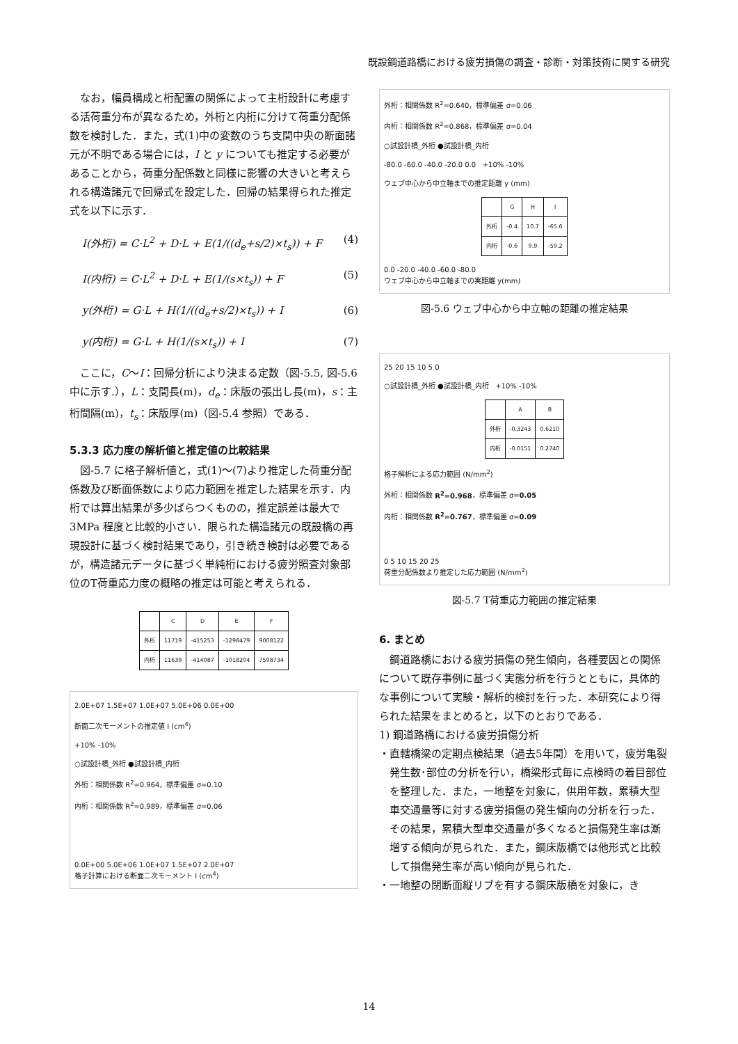既設鋼道路橋における疲労損傷の調査・診断・対策技術に関する研究
なお，幅員構成と桁配置の関係によって主桁設計に考慮する活荷重分布が異なるため，外桁と内桁に分けて荷重分配係数を検討した．また，式(1)中の変数のうち支間中央の断面諸元が不明である場合には，I と y についても推定する必要があることから，荷重分配係数と同様に影響の大きいと考えられる構造諸元で回帰式を設定した．回帰の結果得られた推定式を以下に示す．
I(外桁) = C·L<sup>2</sup> + D·L + E(1/((d<sub>e</sub>+s/2)×t<sub>s</sub>)) + F (4)
I(内桁) = C·L<sup>2</sup> + D·L + E(1/(s×t<sub>s</sub>)) + F (5)
y(外桁) = G·L + H(1/((d<sub>e</sub>+s/2)×t<sub>s</sub>)) + I (6)
y(内桁) = G·L + H(1/(s×t<sub>s</sub>)) + I (7)
ここに，C～I：回帰分析により決まる定数（図-5.5, 図-5.6 中に示す.），L：支間長(m)，d<sub>e</sub>：床版の張出し長(m)，s：主桁間隔(m)，t<sub>s</sub>：床版厚(m)（図-5.4 参照）である．
5.3.3 応力度の解析値と推定値の比較結果
図-5.7 に格子解析値と，式(1)～(7)より推定した荷重分配係数及び断面係数により応力範囲を推定した結果を示す．内桁では算出結果が多少ばらつくものの，推定誤差は最大で 3MPa 程度と比較的小さい．限られた構造諸元の既設橋の再現設計に基づく検討結果であり，引き続き検討は必要であるが，構造諸元データに基づく単純桁における疲労照査対象部位のT荷重応力度の概略の推定は可能と考えられる．
| | C | D | E | F |
| --- | --- | --- | --- | --- |
| 外桁 | 11719 | -415253 | -1298479 | 9008122 |
| 内桁 | 11639 | -414087 | -1018204 | 7598734 |
2.0E+07 1.5E+07 1.0E+07 5.0E+06 0.0E+00
断面二次モーメントの推定値 I (cm<sup>4</sup>)
+10% -10%
○試設計橋_外桁 ●試設計橋_内桁
外桁：相関係数 R<sup>2</sup>=0.964，標準偏差 σ=0.10
内桁：相関係数 R<sup>2</sup>=0.989，標準偏差 σ=0.06
0.0E+00 5.0E+06 1.0E+07 1.5E+07 2.0E+07
格子計算における断面二次モーメント I (cm<sup>4</sup>)
外桁：相関係数 R<sup>2</sup>=0.640，標準偏差 σ=0.06
内桁：相関係数 R<sup>2</sup>=0.868，標準偏差 σ=0.04
○試設計橋_外桁 ●試設計橋_内桁
-80.0 -60.0 -40.0 -20.0 0.0 +10% -10%
ウェブ中心から中立軸までの推定距離 y (mm)
| | G | H | I |
| --- | --- | --- | --- |
| 外桁 | -0.4 | 10.7 | -65.6 |
| 内桁 | -0.6 | 9.9 | -59.2 |
0.0 -20.0 -40.0 -60.0 -80.0
ウェブ中心から中立軸までの実距離 y(mm)
図-5.6 ウェブ中心から中立軸の距離の推定結果
25 20 15 10 5 0
○試設計橋_外桁 ●試設計橋_内桁 +10% -10%
| | A | B |
| --- | --- | --- |
| 外桁 | -0.3243 | 0.6210 |
| 内桁 | -0.0151 | 0.2740 |
格子解析による応力範囲 (N/mm<sup>2</sup>)
外桁：相関係数 R<sup>2</sup>=0.968，標準偏差 σ=0.05
内桁：相関係数 R<sup>2</sup>=0.767，標準偏差 σ=0.09
0 5 10 15 20 25
荷重分配係数より推定した応力範囲 (N/mm<sup>2</sup>)
図-5.7 T荷重応力範囲の推定結果
6. まとめ
鋼道路橋における疲労損傷の発生傾向，各種要因との関係について既存事例に基づく実態分析を行うとともに，具体的な事例について実験・解析的検討を行った．本研究により得られた結果をまとめると，以下のとおりである．
1) 鋼道路橋における疲労損傷分析
・直轄橋梁の定期点検結果（過去5年間）を用いて，疲労亀裂発生数･部位の分析を行い，橋梁形式毎に点検時の着目部位を整理した．また，一地整を対象に，供用年数，累積大型車交通量等に対する疲労損傷の発生傾向の分析を行った．その結果，累積大型車交通量が多くなると損傷発生率は漸増する傾向が見られた．また，鋼床版橋では他形式と比較して損傷発生率が高い傾向が見られた．
・一地整の閉断面縦リブを有する鋼床版橋を対象に，き
14